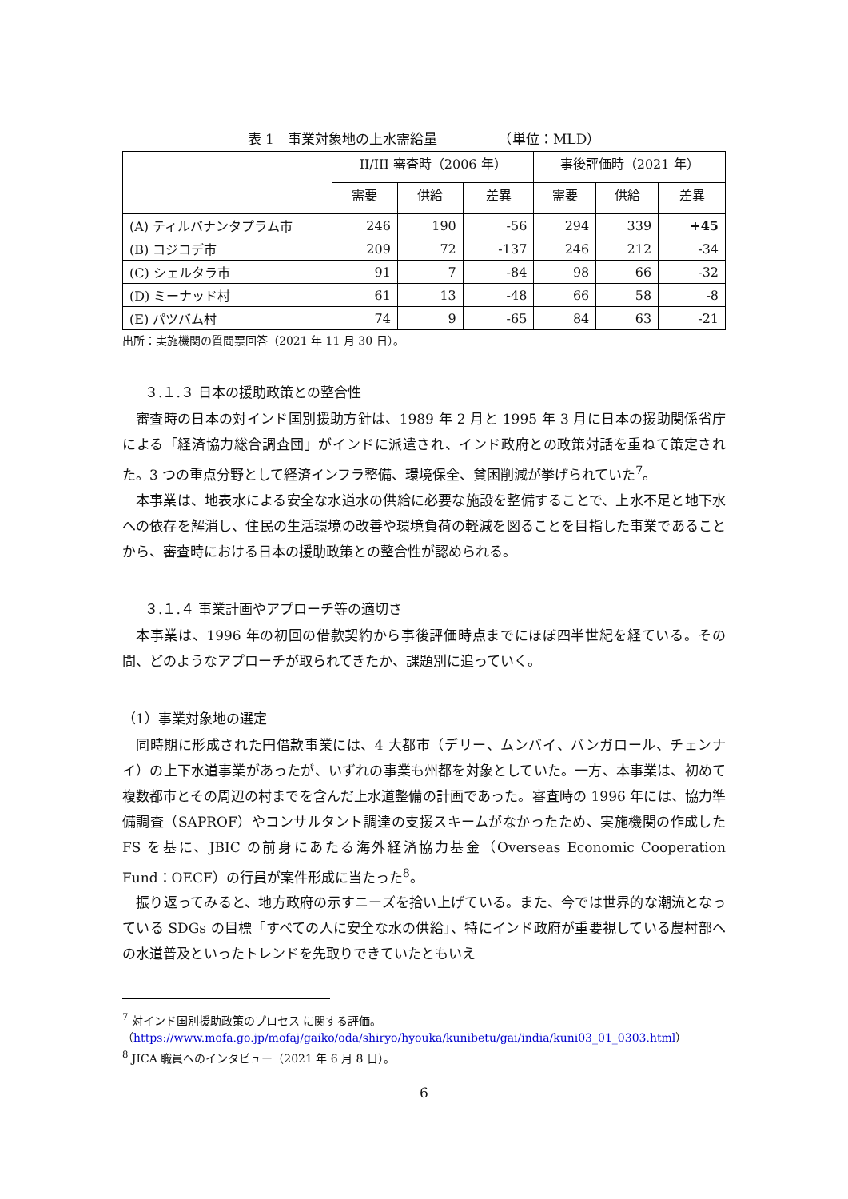表 1　事業対象地の上水需給量　　　　　（単位：MLD）
| | II/III 審査時（2006 年） | | | 事後評価時（2021 年） | | |
| --- | --- | --- | --- | --- | --- | --- |
| | 需要 | 供給 | 差異 | 需要 | 供給 | 差異 |
| (A) ティルバナンタプラム市 | 246 | 190 | -56 | 294 | 339 | +45 |
| (B) コジコデ市 | 209 | 72 | -137 | 246 | 212 | -34 |
| (C) シェルタラ市 | 91 | 7 | -84 | 98 | 66 | -32 |
| (D) ミーナッド村 | 61 | 13 | -48 | 66 | 58 | -8 |
| (E) パツバム村 | 74 | 9 | -65 | 84 | 63 | -21 |
出所：実施機関の質問票回答（2021 年 11 月 30 日）。
３.１.３ 日本の援助政策との整合性
審査時の日本の対インド国別援助方針は、1989 年 2 月と 1995 年 3 月に日本の援助関係省庁による「経済協力総合調査団」がインドに派遣され、インド政府との政策対話を重ねて策定された。3 つの重点分野として経済インフラ整備、環境保全、貧困削減が挙げられていた<sup>7</sup>。
本事業は、地表水による安全な水道水の供給に必要な施設を整備することで、上水不足と地下水への依存を解消し、住民の生活環境の改善や環境負荷の軽減を図ることを目指した事業であることから、審査時における日本の援助政策との整合性が認められる。
３.１.４ 事業計画やアプローチ等の適切さ
本事業は、1996 年の初回の借款契約から事後評価時点までにほぼ四半世紀を経ている。その間、どのようなアプローチが取られてきたか、課題別に追っていく。
（1）事業対象地の選定
同時期に形成された円借款事業には、4 大都市（デリー、ムンバイ、バンガロール、チェンナイ）の上下水道事業があったが、いずれの事業も州都を対象としていた。一方、本事業は、初めて複数都市とその周辺の村までを含んだ上水道整備の計画であった。審査時の 1996 年には、協力準備調査（SAPROF）やコンサルタント調達の支援スキームがなかったため、実施機関の作成した FS を基に、JBIC の前身にあたる海外経済協力基金（Overseas Economic Cooperation Fund：OECF）の行員が案件形成に当たった<sup>8</sup>。
振り返ってみると、地方政府の示すニーズを拾い上げている。また、今では世界的な潮流となっている SDGs の目標「すべての人に安全な水の供給」、特にインド政府が重要視している農村部への水道普及といったトレンドを先取りできていたともいえ
<sup>7</sup> 対インド国別援助政策のプロセス に関する評価。
（https://www.mofa.go.jp/mofaj/gaiko/oda/shiryo/hyouka/kunibetu/gai/india/kuni03_01_0303.html）
<sup>8</sup> JICA 職員へのインタビュー（2021 年 6 月 8 日）。
6